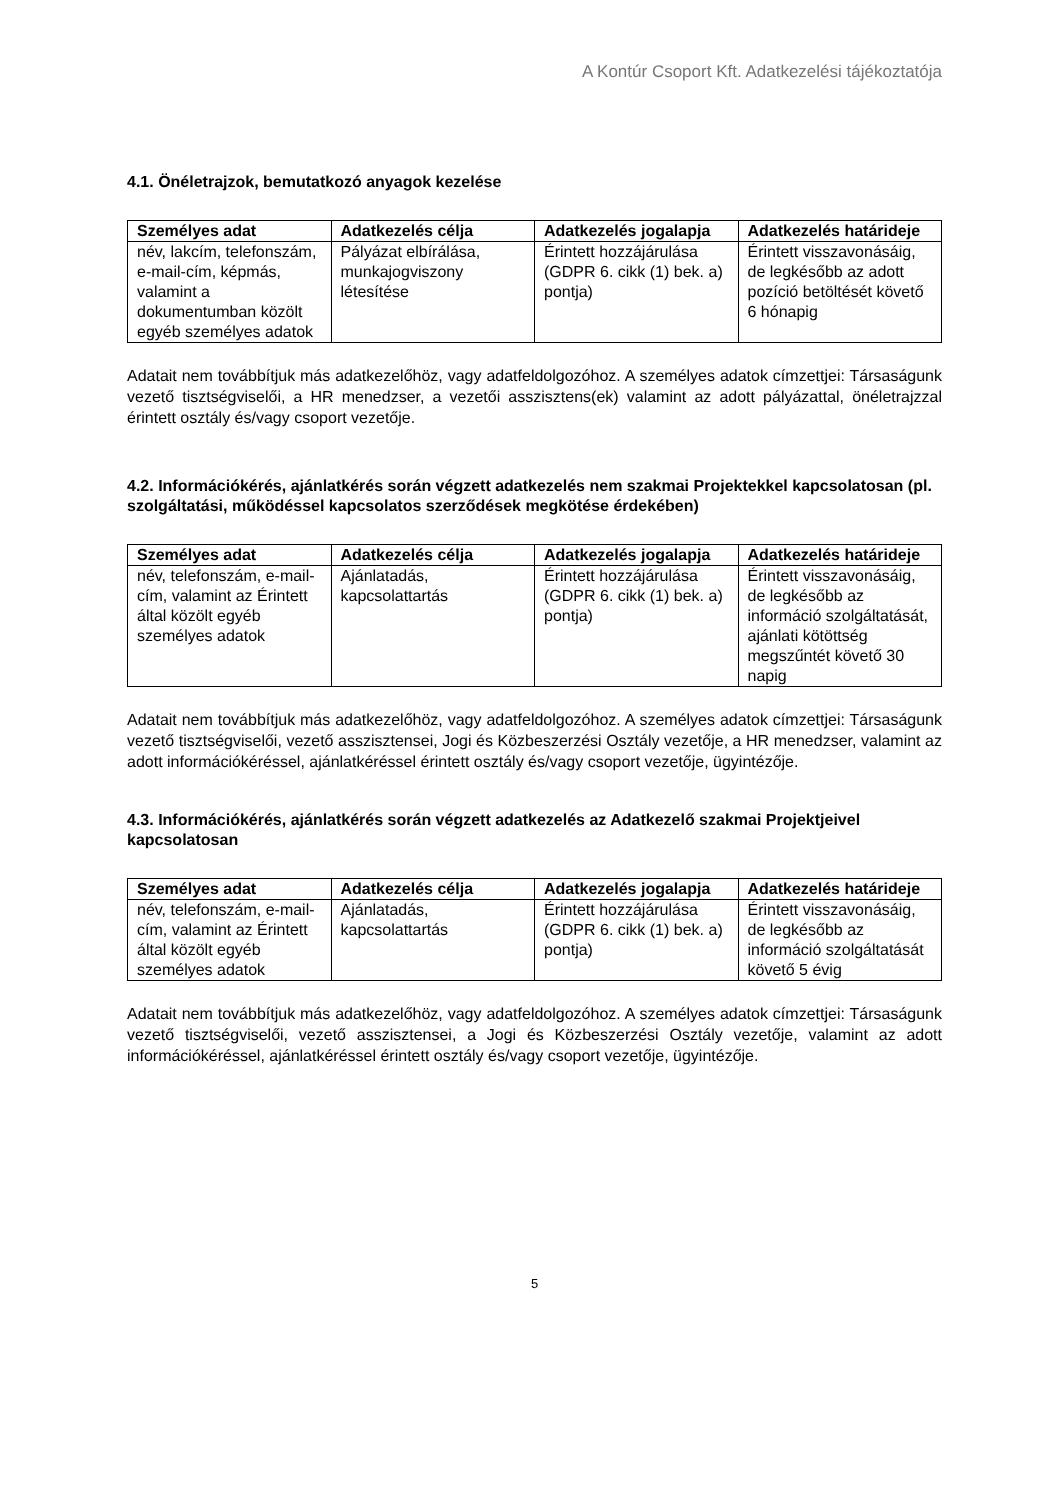A Kontúr Csoport Kft. Adatkezelési tájékoztatója
4.1. Önéletrajzok, bemutatkozó anyagok kezelése
| Személyes adat | Adatkezelés célja | Adatkezelés jogalapja | Adatkezelés határideje |
| --- | --- | --- | --- |
| név, lakcím, telefonszám, e-mail-cím, képmás, valamint a dokumentumban közölt egyéb személyes adatok | Pályázat elbírálása, munkajogviszony létesítése | Érintett hozzájárulása (GDPR 6. cikk (1) bek. a) pontja) | Érintett visszavonásáig, de legkésőbb az adott pozíció betöltését követő 6 hónapig |
Adatait nem továbbítjuk más adatkezelőhöz, vagy adatfeldolgozóhoz. A személyes adatok címzettjei: Társaságunk vezető tisztségviselői, a HR menedzser, a vezetői asszisztens(ek) valamint az adott pályázattal, önéletrajzzal érintett osztály és/vagy csoport vezetője.
4.2. Információkérés, ajánlatkérés során végzett adatkezelés nem szakmai Projektekkel kapcsolatosan (pl. szolgáltatási, működéssel kapcsolatos szerződések megkötése érdekében)
| Személyes adat | Adatkezelés célja | Adatkezelés jogalapja | Adatkezelés határideje |
| --- | --- | --- | --- |
| név, telefonszám, e-mail-cím, valamint az Érintett által közölt egyéb személyes adatok | Ajánlatadás, kapcsolattartás | Érintett hozzájárulása (GDPR 6. cikk (1) bek. a) pontja) | Érintett visszavonásáig, de legkésőbb az információ szolgáltatását, ajánlati kötöttség megszűntét követő 30 napig |
Adatait nem továbbítjuk más adatkezelőhöz, vagy adatfeldolgozóhoz. A személyes adatok címzettjei: Társaságunk vezető tisztségviselői, vezető asszisztensei, Jogi és Közbeszerzési Osztály vezetője, a HR menedzser, valamint az adott információkéréssel, ajánlatkéréssel érintett osztály és/vagy csoport vezetője, ügyintézője.
4.3. Információkérés, ajánlatkérés során végzett adatkezelés az Adatkezelő szakmai Projektjeivel kapcsolatosan
| Személyes adat | Adatkezelés célja | Adatkezelés jogalapja | Adatkezelés határideje |
| --- | --- | --- | --- |
| név, telefonszám, e-mail-cím, valamint az Érintett által közölt egyéb személyes adatok | Ajánlatadás, kapcsolattartás | Érintett hozzájárulása (GDPR 6. cikk (1) bek. a) pontja) | Érintett visszavonásáig, de legkésőbb az információ szolgáltatását követő 5 évig |
Adatait nem továbbítjuk más adatkezelőhöz, vagy adatfeldolgozóhoz. A személyes adatok címzettjei: Társaságunk vezető tisztségviselői, vezető asszisztensei, a Jogi és Közbeszerzési Osztály vezetője, valamint az adott információkéréssel, ajánlatkéréssel érintett osztály és/vagy csoport vezetője, ügyintézője.
5